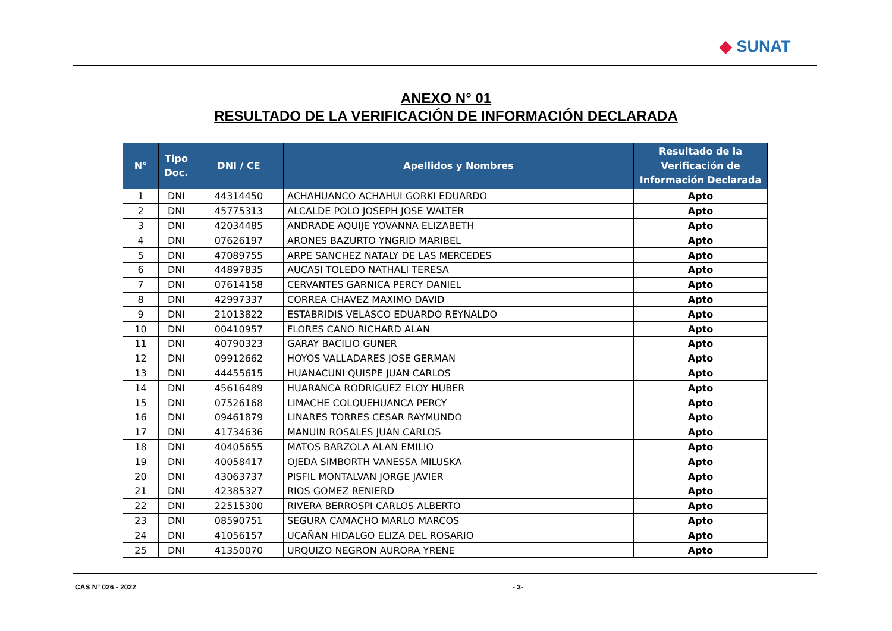◆ SUNAT
ANEXO N° 01
RESULTADO DE LA VERIFICACIÓN DE INFORMACIÓN DECLARADA
| N° | Tipo Doc. | DNI / CE | Apellidos y Nombres | Resultado de la Verificación de Información Declarada |
| --- | --- | --- | --- | --- |
| 1 | DNI | 44314450 | ACHAHUANCO ACHAHUI GORKI EDUARDO | Apto |
| 2 | DNI | 45775313 | ALCALDE POLO JOSEPH JOSE WALTER | Apto |
| 3 | DNI | 42034485 | ANDRADE AQUIJE YOVANNA ELIZABETH | Apto |
| 4 | DNI | 07626197 | ARONES BAZURTO YNGRID MARIBEL | Apto |
| 5 | DNI | 47089755 | ARPE SANCHEZ NATALY DE LAS MERCEDES | Apto |
| 6 | DNI | 44897835 | AUCASI TOLEDO NATHALI TERESA | Apto |
| 7 | DNI | 07614158 | CERVANTES GARNICA PERCY DANIEL | Apto |
| 8 | DNI | 42997337 | CORREA CHAVEZ MAXIMO DAVID | Apto |
| 9 | DNI | 21013822 | ESTABRIDIS VELASCO EDUARDO REYNALDO | Apto |
| 10 | DNI | 00410957 | FLORES CANO RICHARD ALAN | Apto |
| 11 | DNI | 40790323 | GARAY BACILIO GUNER | Apto |
| 12 | DNI | 09912662 | HOYOS VALLADARES JOSE GERMAN | Apto |
| 13 | DNI | 44455615 | HUANACUNI QUISPE JUAN CARLOS | Apto |
| 14 | DNI | 45616489 | HUARANCA RODRIGUEZ ELOY HUBER | Apto |
| 15 | DNI | 07526168 | LIMACHE COLQUEHUANCA PERCY | Apto |
| 16 | DNI | 09461879 | LINARES TORRES CESAR RAYMUNDO | Apto |
| 17 | DNI | 41734636 | MANUIN ROSALES JUAN CARLOS | Apto |
| 18 | DNI | 40405655 | MATOS BARZOLA ALAN EMILIO | Apto |
| 19 | DNI | 40058417 | OJEDA SIMBORTH VANESSA MILUSKA | Apto |
| 20 | DNI | 43063737 | PISFIL MONTALVAN JORGE JAVIER | Apto |
| 21 | DNI | 42385327 | RIOS GOMEZ RENIERD | Apto |
| 22 | DNI | 22515300 | RIVERA BERROSPI CARLOS ALBERTO | Apto |
| 23 | DNI | 08590751 | SEGURA CAMACHO MARLO MARCOS | Apto |
| 24 | DNI | 41056157 | UCAÑAN HIDALGO ELIZA DEL ROSARIO | Apto |
| 25 | DNI | 41350070 | URQUIZO NEGRON AURORA YRENE | Apto |
CAS N° 026 - 2022 - 3-